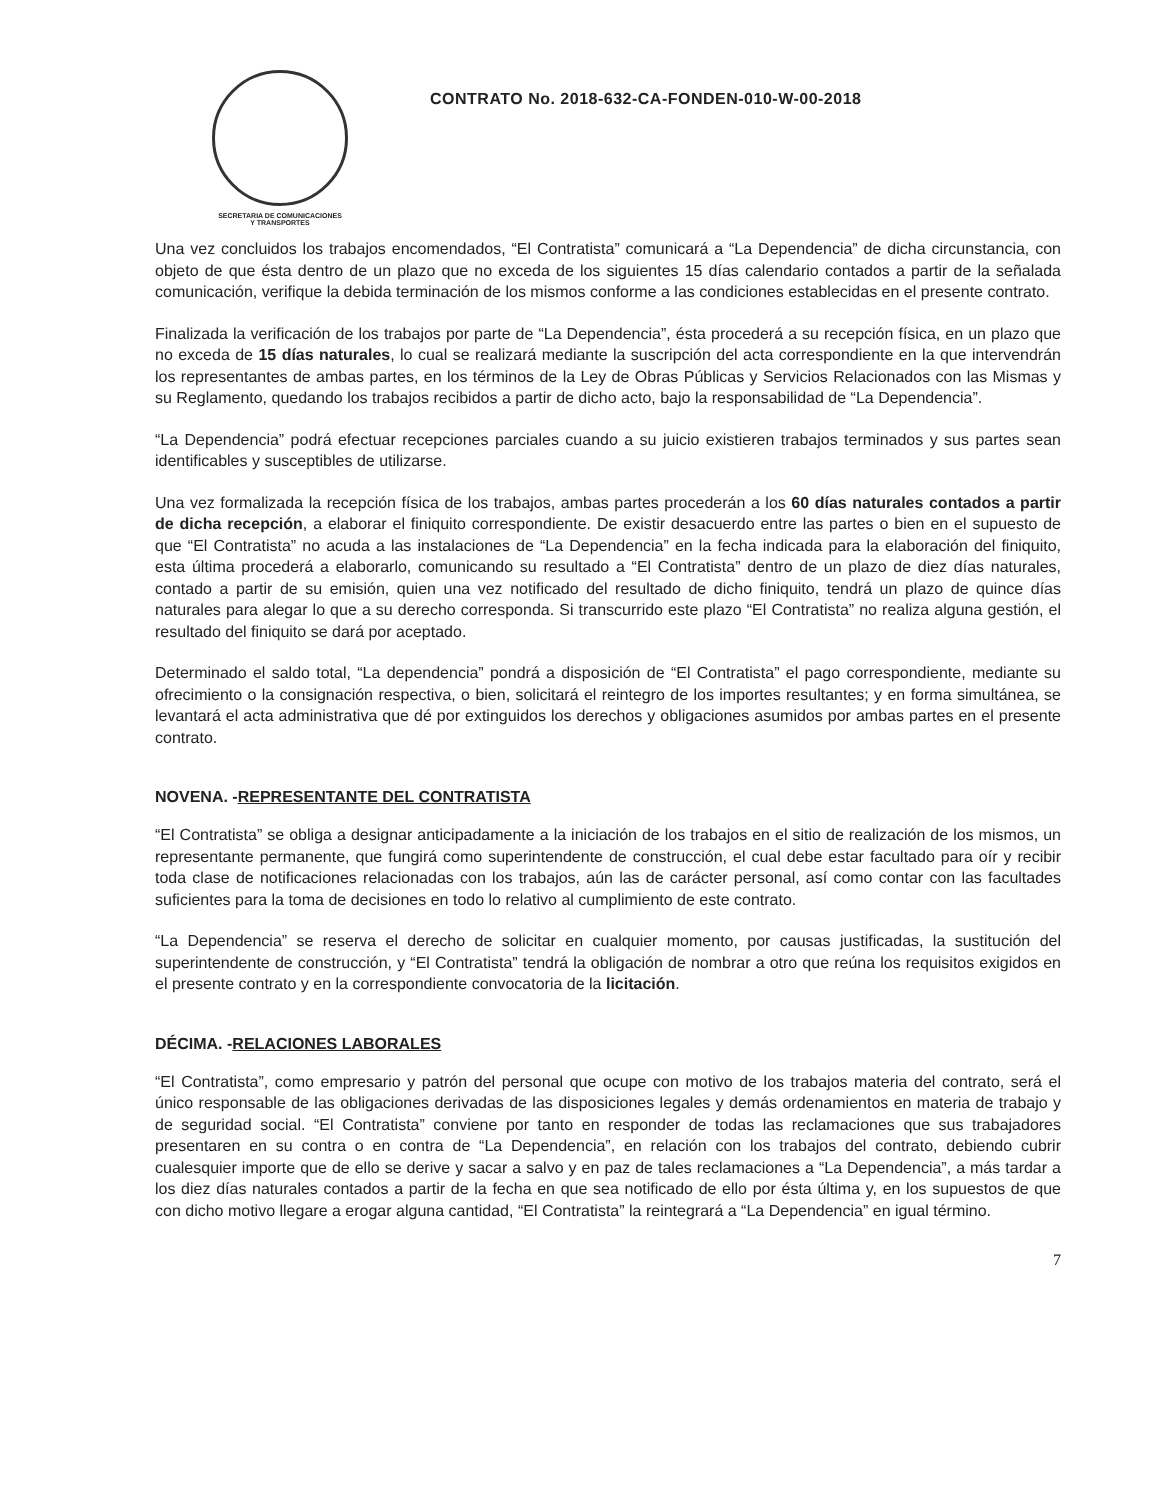SECRETARIA DE COMUNICACIONES
Y TRANSPORTES
CONTRATO No. 2018-632-CA-FONDEN-010-W-00-2018
Una vez concluidos los trabajos encomendados, “El Contratista” comunicará a “La Dependencia” de dicha circunstancia, con objeto de que ésta dentro de un plazo que no exceda de los siguientes 15 días calendario contados a partir de la señalada comunicación, verifique la debida terminación de los mismos conforme a las condiciones establecidas en el presente contrato.
Finalizada la verificación de los trabajos por parte de “La Dependencia”, ésta procederá a su recepción física, en un plazo que no exceda de 15 días naturales, lo cual se realizará mediante la suscripción del acta correspondiente en la que intervendrán los representantes de ambas partes, en los términos de la Ley de Obras Públicas y Servicios Relacionados con las Mismas y su Reglamento, quedando los trabajos recibidos a partir de dicho acto, bajo la responsabilidad de “La Dependencia”.
“La Dependencia” podrá efectuar recepciones parciales cuando a su juicio existieren trabajos terminados y sus partes sean identificables y susceptibles de utilizarse.
Una vez formalizada la recepción física de los trabajos, ambas partes procederán a los 60 días naturales contados a partir de dicha recepción, a elaborar el finiquito correspondiente. De existir desacuerdo entre las partes o bien en el supuesto de que “El Contratista” no acuda a las instalaciones de “La Dependencia” en la fecha indicada para la elaboración del finiquito, esta última procederá a elaborarlo, comunicando su resultado a “El Contratista” dentro de un plazo de diez días naturales, contado a partir de su emisión, quien una vez notificado del resultado de dicho finiquito, tendrá un plazo de quince días naturales para alegar lo que a su derecho corresponda. Si transcurrido este plazo “El Contratista” no realiza alguna gestión, el resultado del finiquito se dará por aceptado.
Determinado el saldo total, “La dependencia” pondrá a disposición de “El Contratista” el pago correspondiente, mediante su ofrecimiento o la consignación respectiva, o bien, solicitará el reintegro de los importes resultantes; y en forma simultánea, se levantará el acta administrativa que dé por extinguidos los derechos y obligaciones asumidos por ambas partes en el presente contrato.
NOVENA. -REPRESENTANTE DEL CONTRATISTA
“El Contratista” se obliga a designar anticipadamente a la iniciación de los trabajos en el sitio de realización de los mismos, un representante permanente, que fungirá como superintendente de construcción, el cual debe estar facultado para oír y recibir toda clase de notificaciones relacionadas con los trabajos, aún las de carácter personal, así como contar con las facultades suficientes para la toma de decisiones en todo lo relativo al cumplimiento de este contrato.
“La Dependencia” se reserva el derecho de solicitar en cualquier momento, por causas justificadas, la sustitución del superintendente de construcción, y “El Contratista” tendrá la obligación de nombrar a otro que reúna los requisitos exigidos en el presente contrato y en la correspondiente convocatoria de la licitación.
DÉCIMA. -RELACIONES LABORALES
“El Contratista”, como empresario y patrón del personal que ocupe con motivo de los trabajos materia del contrato, será el único responsable de las obligaciones derivadas de las disposiciones legales y demás ordenamientos en materia de trabajo y de seguridad social. “El Contratista” conviene por tanto en responder de todas las reclamaciones que sus trabajadores presentaren en su contra o en contra de “La Dependencia”, en relación con los trabajos del contrato, debiendo cubrir cualesquier importe que de ello se derive y sacar a salvo y en paz de tales reclamaciones a “La Dependencia”, a más tardar a los diez días naturales contados a partir de la fecha en que sea notificado de ello por ésta última y, en los supuestos de que con dicho motivo llegare a erogar alguna cantidad, “El Contratista” la reintegrará a “La Dependencia” en igual término.
7